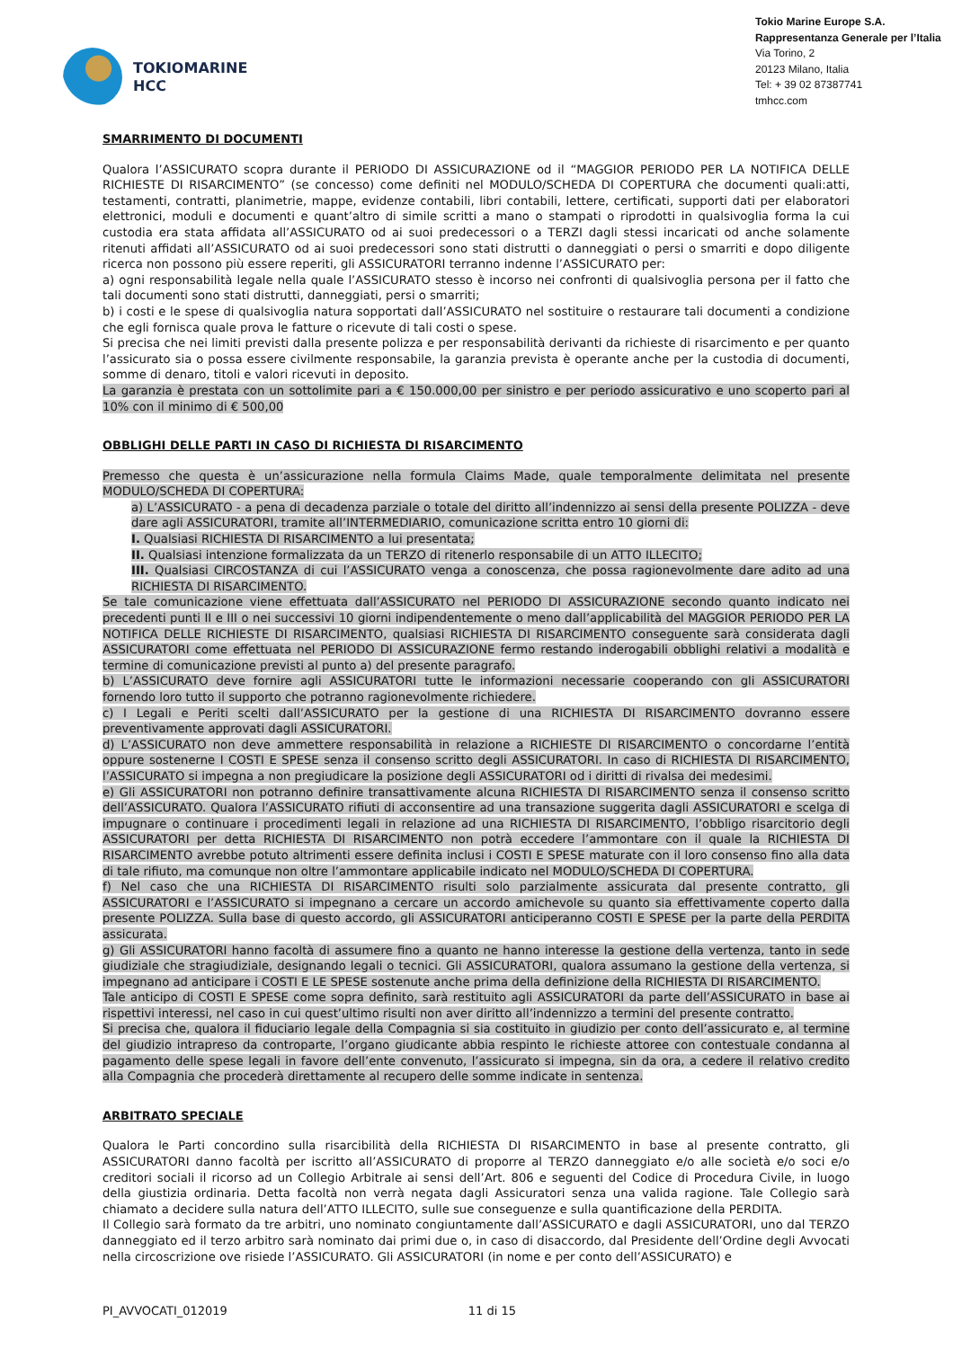TOKIOMARINE
HCC
Tokio Marine Europe S.A.
Rappresentanza Generale per l’Italia
Via Torino, 2
20123 Milano, Italia
Tel: + 39 02 87387741
tmhcc.com
SMARRIMENTO DI DOCUMENTI
Qualora l’ASSICURATO scopra durante il PERIODO DI ASSICURAZIONE od il “MAGGIOR PERIODO PER LA NOTIFICA DELLE RICHIESTE DI RISARCIMENTO” (se concesso) come definiti nel MODULO/SCHEDA DI COPERTURA che documenti quali:atti, testamenti, contratti, planimetrie, mappe, evidenze contabili, libri contabili, lettere, certificati, supporti dati per elaboratori elettronici, moduli e documenti e quant’altro di simile scritti a mano o stampati o riprodotti in qualsivoglia forma la cui custodia era stata affidata all’ASSICURATO od ai suoi predecessori o a TERZI dagli stessi incaricati od anche solamente ritenuti affidati all’ASSICURATO od ai suoi predecessori sono stati distrutti o danneggiati o persi o smarriti e dopo diligente ricerca non possono più essere reperiti, gli ASSICURATORI terranno indenne l’ASSICURATO per:
a) ogni responsabilità legale nella quale l’ASSICURATO stesso è incorso nei confronti di qualsivoglia persona per il fatto che tali documenti sono stati distrutti, danneggiati, persi o smarriti;
b) i costi e le spese di qualsivoglia natura sopportati dall’ASSICURATO nel sostituire o restaurare tali documenti a condizione che egli fornisca quale prova le fatture o ricevute di tali costi o spese.
Si precisa che nei limiti previsti dalla presente polizza e per responsabilità derivanti da richieste di risarcimento e per quanto l’assicurato sia o possa essere civilmente responsabile, la garanzia prevista è operante anche per la custodia di documenti, somme di denaro, titoli e valori ricevuti in deposito.
La garanzia è prestata con un sottolimite pari a € 150.000,00 per sinistro e per periodo assicurativo e uno scoperto pari al 10% con il minimo di € 500,00
OBBLIGHI DELLE PARTI IN CASO DI RICHIESTA DI RISARCIMENTO
Premesso che questa è un’assicurazione nella formula Claims Made, quale temporalmente delimitata nel presente MODULO/SCHEDA DI COPERTURA:
a) L’ASSICURATO - a pena di decadenza parziale o totale del diritto all’indennizzo ai sensi della presente POLIZZA - deve dare agli ASSICURATORI, tramite all’INTERMEDIARIO, comunicazione scritta entro 10 giorni di:
I. Qualsiasi RICHIESTA DI RISARCIMENTO a lui presentata;
II. Qualsiasi intenzione formalizzata da un TERZO di ritenerlo responsabile di un ATTO ILLECITO;
III. Qualsiasi CIRCOSTANZA di cui l’ASSICURATO venga a conoscenza, che possa ragionevolmente dare adito ad una RICHIESTA DI RISARCIMENTO.
Se tale comunicazione viene effettuata dall’ASSICURATO nel PERIODO DI ASSICURAZIONE secondo quanto indicato nei precedenti punti II e III o nei successivi 10 giorni indipendentemente o meno dall’applicabilità del MAGGIOR PERIODO PER LA NOTIFICA DELLE RICHIESTE DI RISARCIMENTO, qualsiasi RICHIESTA DI RISARCIMENTO conseguente sarà considerata dagli ASSICURATORI come effettuata nel PERIODO DI ASSICURAZIONE fermo restando inderogabili obblighi relativi a modalità e termine di comunicazione previsti al punto a) del presente paragrafo.
b) L’ASSICURATO deve fornire agli ASSICURATORI tutte le informazioni necessarie cooperando con gli ASSICURATORI fornendo loro tutto il supporto che potranno ragionevolmente richiedere.
c) I Legali e Periti scelti dall’ASSICURATO per la gestione di una RICHIESTA DI RISARCIMENTO dovranno essere preventivamente approvati dagli ASSICURATORI.
d) L’ASSICURATO non deve ammettere responsabilità in relazione a RICHIESTE DI RISARCIMENTO o concordarne l’entità oppure sostenerne I COSTI E SPESE senza il consenso scritto degli ASSICURATORI. In caso di RICHIESTA DI RISARCIMENTO, l’ASSICURATO si impegna a non pregiudicare la posizione degli ASSICURATORI od i diritti di rivalsa dei medesimi.
e) Gli ASSICURATORI non potranno definire transattivamente alcuna RICHIESTA DI RISARCIMENTO senza il consenso scritto dell’ASSICURATO. Qualora l’ASSICURATO rifiuti di acconsentire ad una transazione suggerita dagli ASSICURATORI e scelga di impugnare o continuare i procedimenti legali in relazione ad una RICHIESTA DI RISARCIMENTO, l’obbligo risarcitorio degli ASSICURATORI per detta RICHIESTA DI RISARCIMENTO non potrà eccedere l’ammontare con il quale la RICHIESTA DI RISARCIMENTO avrebbe potuto altrimenti essere definita inclusi i COSTI E SPESE maturate con il loro consenso fino alla data di tale rifiuto, ma comunque non oltre l’ammontare applicabile indicato nel MODULO/SCHEDA DI COPERTURA.
f) Nel caso che una RICHIESTA DI RISARCIMENTO risulti solo parzialmente assicurata dal presente contratto, gli ASSICURATORI e l’ASSICURATO si impegnano a cercare un accordo amichevole su quanto sia effettivamente coperto dalla presente POLIZZA. Sulla base di questo accordo, gli ASSICURATORI anticiperanno COSTI E SPESE per la parte della PERDITA assicurata.
g) Gli ASSICURATORI hanno facoltà di assumere fino a quanto ne hanno interesse la gestione della vertenza, tanto in sede giudiziale che stragiudiziale, designando legali o tecnici. Gli ASSICURATORI, qualora assumano la gestione della vertenza, si impegnano ad anticipare i COSTI E LE SPESE sostenute anche prima della definizione della RICHIESTA DI RISARCIMENTO.
Tale anticipo di COSTI E SPESE come sopra definito, sarà restituito agli ASSICURATORI da parte dell’ASSICURATO in base ai rispettivi interessi, nel caso in cui quest’ultimo risulti non aver diritto all’indennizzo a termini del presente contratto.
Si precisa che, qualora il fiduciario legale della Compagnia si sia costituito in giudizio per conto dell’assicurato e, al termine del giudizio intrapreso da controparte, l’organo giudicante abbia respinto le richieste attoree con contestuale condanna al pagamento delle spese legali in favore dell’ente convenuto, l’assicurato si impegna, sin da ora, a cedere il relativo credito alla Compagnia che procederà direttamente al recupero delle somme indicate in sentenza.
ARBITRATO SPECIALE
Qualora le Parti concordino sulla risarcibilità della RICHIESTA DI RISARCIMENTO in base al presente contratto, gli ASSICURATORI danno facoltà per iscritto all’ASSICURATO di proporre al TERZO danneggiato e/o alle società e/o soci e/o creditori sociali il ricorso ad un Collegio Arbitrale ai sensi dell’Art. 806 e seguenti del Codice di Procedura Civile, in luogo della giustizia ordinaria. Detta facoltà non verrà negata dagli Assicuratori senza una valida ragione. Tale Collegio sarà chiamato a decidere sulla natura dell’ATTO ILLECITO, sulle sue conseguenze e sulla quantificazione della PERDITA.
Il Collegio sarà formato da tre arbitri, uno nominato congiuntamente dall’ASSICURATO e dagli ASSICURATORI, uno dal TERZO danneggiato ed il terzo arbitro sarà nominato dai primi due o, in caso di disaccordo, dal Presidente dell’Ordine degli Avvocati nella circoscrizione ove risiede l’ASSICURATO. Gli ASSICURATORI (in nome e per conto dell’ASSICURATO) e
PI_AVVOCATI_012019 11 di 15